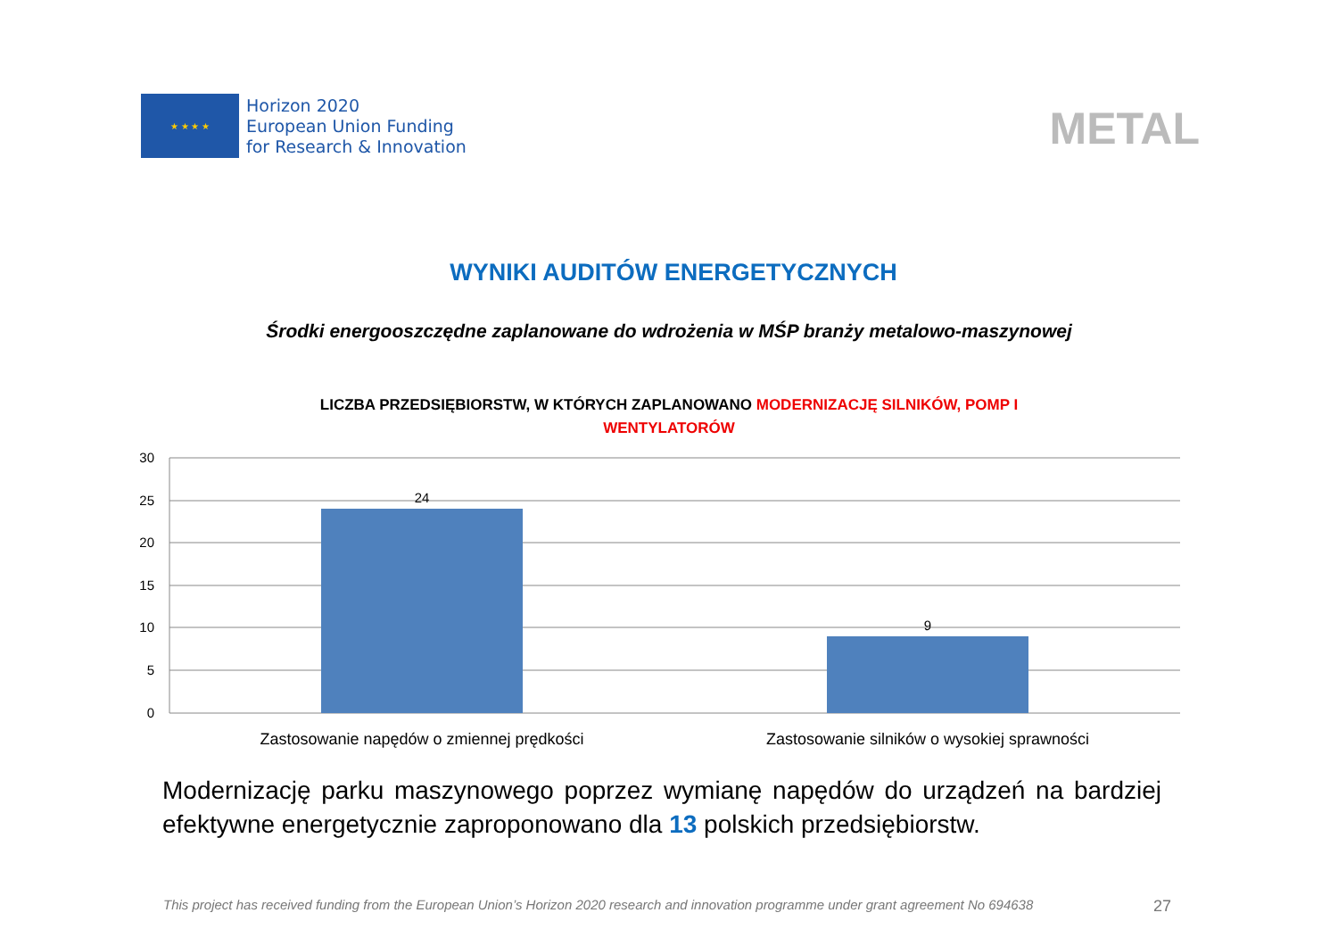★ ★ ★ ★
Horizon 2020
European Union Funding
for Research & Innovation
METAL
WYNIKI AUDITÓW ENERGETYCZNYCH
Środki energooszczędne zaplanowane do wdrożenia w MŚP branży metalowo-maszynowej
LICZBA PRZEDSIĘBIORSTW, W KTÓRYCH ZAPLANOWANO MODERNIZACJĘ SILNIKÓW, POMP I
WENTYLATORÓW
30
25
20
15
10
5
0
24
9
Zastosowanie napędów o zmiennej prędkości
Zastosowanie silników o wysokiej sprawności
Modernizację parku maszynowego poprzez wymianę napędów do urządzeń na bardziej efektywne energetycznie zaproponowano dla 13 polskich przedsiębiorstw.
This project has received funding from the European Union’s Horizon 2020 research and innovation programme under grant agreement No 694638 27